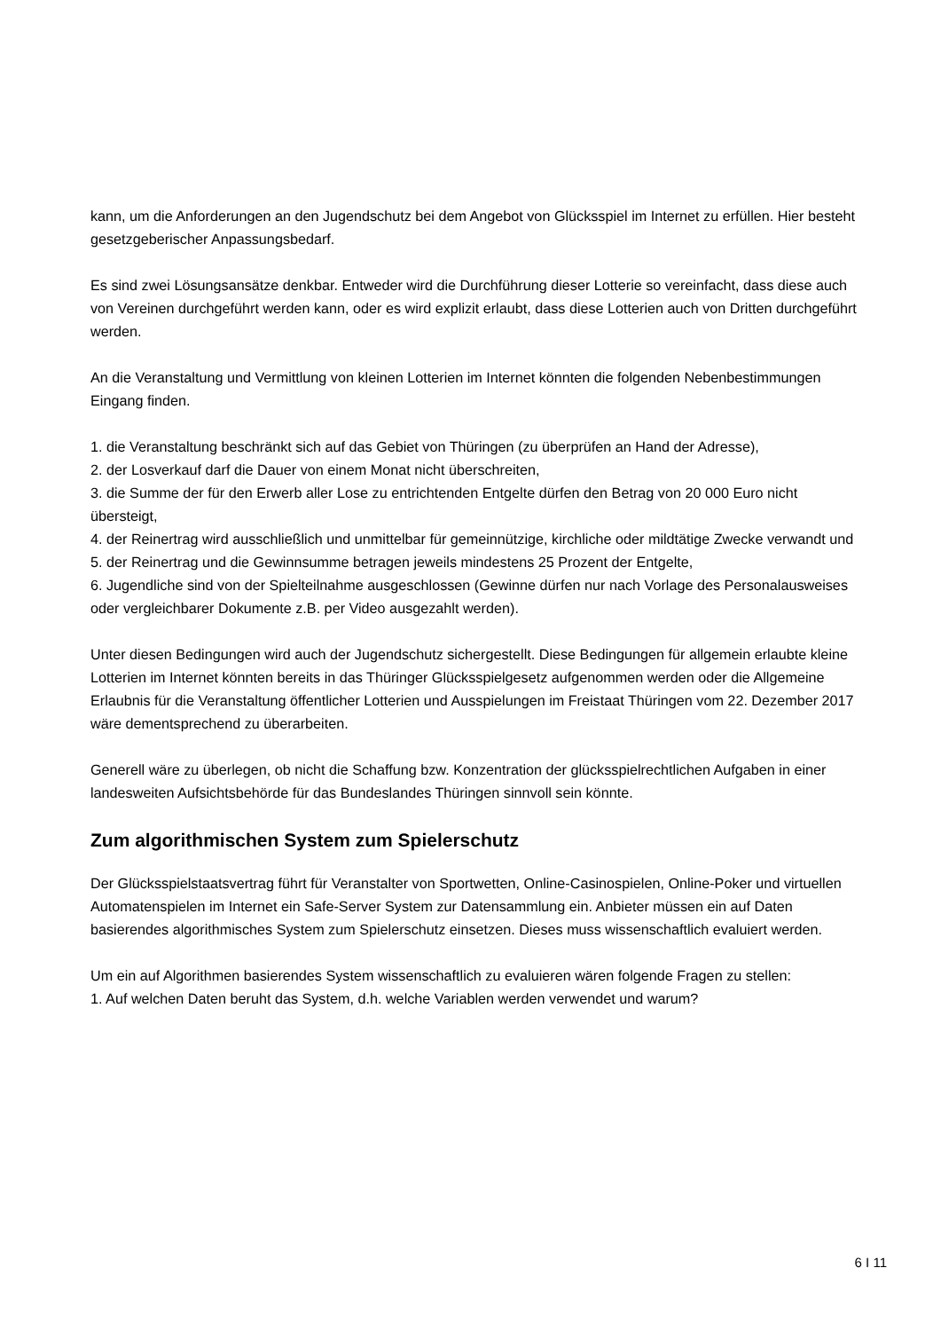kann, um die Anforderungen an den Jugendschutz bei dem Angebot von Glücksspiel im Internet zu erfüllen. Hier besteht gesetzgeberischer Anpassungsbedarf.
Es sind zwei Lösungsansätze denkbar. Entweder wird die Durchführung dieser Lotterie so vereinfacht, dass diese auch von Vereinen durchgeführt werden kann, oder es wird explizit erlaubt, dass diese Lotterien auch von Dritten durchgeführt werden.
An die Veranstaltung und Vermittlung von kleinen Lotterien im Internet könnten die folgenden Nebenbestimmungen Eingang finden.
1. die Veranstaltung beschränkt sich auf das Gebiet von Thüringen (zu überprüfen an Hand der Adresse),
2. der Losverkauf darf die Dauer von einem Monat nicht überschreiten,
3. die Summe der für den Erwerb aller Lose zu entrichtenden Entgelte dürfen den Betrag von 20 000 Euro nicht übersteigt,
4. der Reinertrag wird ausschließlich und unmittelbar für gemeinnützige, kirchliche oder mildtätige Zwecke verwandt und
5. der Reinertrag und die Gewinnsumme betragen jeweils mindestens 25 Prozent der Entgelte,
6. Jugendliche sind von der Spielteilnahme ausgeschlossen (Gewinne dürfen nur nach Vorlage des Personalausweises oder vergleichbarer Dokumente z.B. per Video ausgezahlt werden).
Unter diesen Bedingungen wird auch der Jugendschutz sichergestellt. Diese Bedingungen für allgemein erlaubte kleine Lotterien im Internet könnten bereits in das Thüringer Glücksspielgesetz aufgenommen werden oder die Allgemeine Erlaubnis für die Veranstaltung öffentlicher Lotterien und Ausspielungen im Freistaat Thüringen vom 22. Dezember 2017 wäre dementsprechend zu überarbeiten.
Generell wäre zu überlegen, ob nicht die Schaffung bzw. Konzentration der glücksspielrechtlichen Aufgaben in einer landesweiten Aufsichtsbehörde für das Bundeslandes Thüringen sinnvoll sein könnte.
Zum algorithmischen System zum Spielerschutz
Der Glücksspielstaatsvertrag führt für Veranstalter von Sportwetten, Online-Casinospielen, Online-Poker und virtuellen Automatenspielen im Internet ein Safe-Server System zur Datensammlung ein. Anbieter müssen ein auf Daten basierendes algorithmisches System zum Spielerschutz einsetzen. Dieses muss wissenschaftlich evaluiert werden.
Um ein auf Algorithmen basierendes System wissenschaftlich zu evaluieren wären folgende Fragen zu stellen:
1. Auf welchen Daten beruht das System, d.h. welche Variablen werden verwendet und warum?
6 I 11